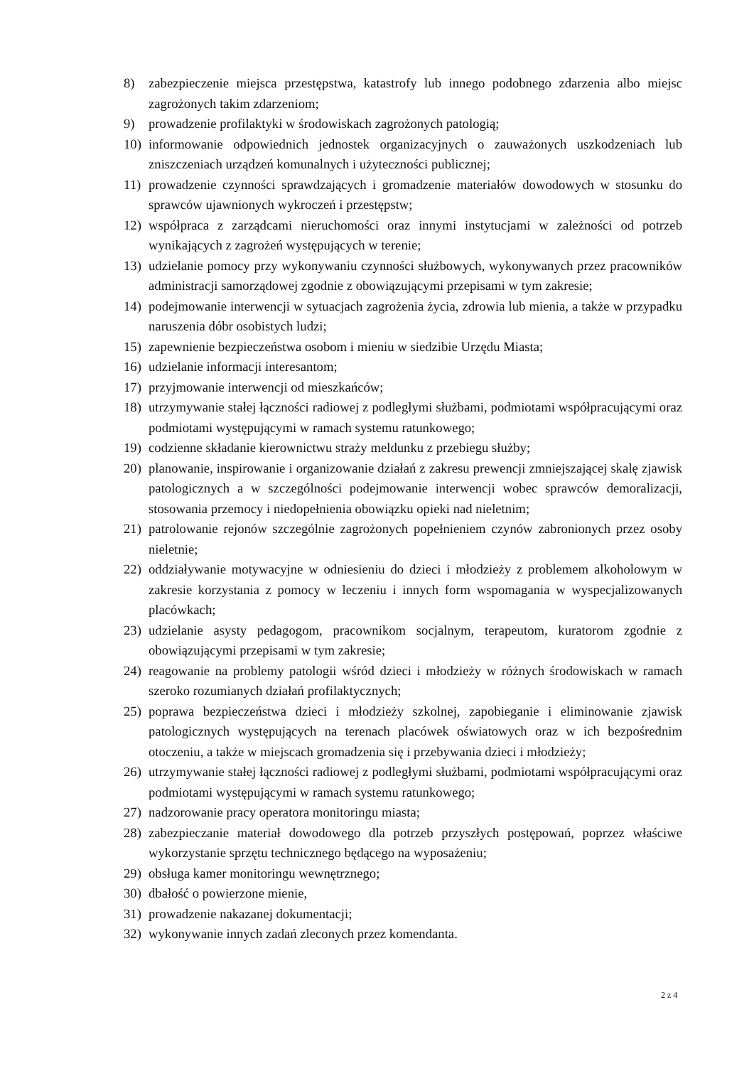8) zabezpieczenie miejsca przestępstwa, katastrofy lub innego podobnego zdarzenia albo miejsc zagrożonych takim zdarzeniom;
9) prowadzenie profilaktyki w środowiskach zagrożonych patologią;
10) informowanie odpowiednich jednostek organizacyjnych o zauważonych uszkodzeniach lub zniszczeniach urządzeń komunalnych i użyteczności publicznej;
11) prowadzenie czynności sprawdzających i gromadzenie materiałów dowodowych w stosunku do sprawców ujawnionych wykroczeń i przestępstw;
12) współpraca z zarządcami nieruchomości oraz innymi instytucjami w zależności od potrzeb wynikających z zagrożeń występujących w terenie;
13) udzielanie pomocy przy wykonywaniu czynności służbowych, wykonywanych przez pracowników administracji samorządowej zgodnie z obowiązującymi przepisami w tym zakresie;
14) podejmowanie interwencji w sytuacjach zagrożenia życia, zdrowia lub mienia, a także w przypadku naruszenia dóbr osobistych ludzi;
15) zapewnienie bezpieczeństwa osobom i mieniu w siedzibie Urzędu Miasta;
16) udzielanie informacji interesantom;
17) przyjmowanie interwencji od mieszkańców;
18) utrzymywanie stałej łączności radiowej z podległymi służbami, podmiotami współpracującymi oraz podmiotami występującymi w ramach systemu ratunkowego;
19) codzienne składanie kierownictwu straży meldunku z przebiegu służby;
20) planowanie, inspirowanie i organizowanie działań z zakresu prewencji zmniejszającej skalę zjawisk patologicznych a w szczególności podejmowanie interwencji wobec sprawców demoralizacji, stosowania przemocy i niedopełnienia obowiązku opieki nad nieletnim;
21) patrolowanie rejonów szczególnie zagrożonych popełnieniem czynów zabronionych przez osoby nieletnie;
22) oddziaływanie motywacyjne w odniesieniu do dzieci i młodzieży z problemem alkoholowym w zakresie korzystania z pomocy w leczeniu i innych form wspomagania w wyspecjalizowanych placówkach;
23) udzielanie asysty pedagogom, pracownikom socjalnym, terapeutom, kuratorom zgodnie z obowiązującymi przepisami w tym zakresie;
24) reagowanie na problemy patologii wśród dzieci i młodzieży w różnych środowiskach w ramach szeroko rozumianych działań profilaktycznych;
25) poprawa bezpieczeństwa dzieci i młodzieży szkolnej, zapobieganie i eliminowanie zjawisk patologicznych występujących na terenach placówek oświatowych oraz w ich bezpośrednim otoczeniu, a także w miejscach gromadzenia się i przebywania dzieci i młodzieży;
26) utrzymywanie stałej łączności radiowej z podległymi służbami, podmiotami współpracującymi oraz podmiotami występującymi w ramach systemu ratunkowego;
27) nadzorowanie pracy operatora monitoringu miasta;
28) zabezpieczanie materiał dowodowego dla potrzeb przyszłych postępowań, poprzez właściwe wykorzystanie sprzętu technicznego będącego na wyposażeniu;
29) obsługa kamer monitoringu wewnętrznego;
30) dbałość o powierzone mienie,
31) prowadzenie nakazanej dokumentacji;
32) wykonywanie innych zadań zleconych przez komendanta.
2 z 4